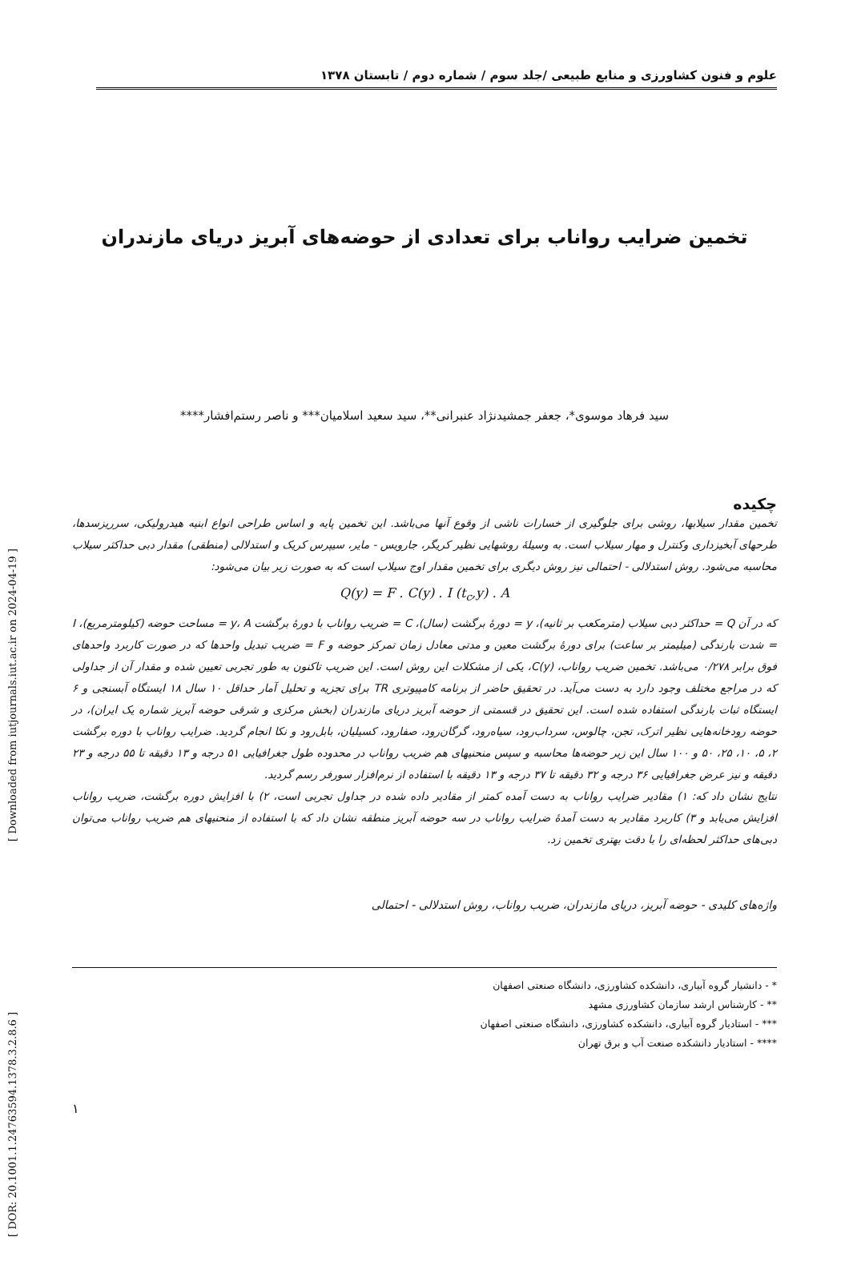[ DOR: 20.1001.1.24763594.1378.3.2.8.6 ] [ Downloaded from iutjournals.iut.ac.ir on 2024-04-19 ]
علوم و فنون کشاورزی و منابع طبیعی /جلد سوم / شماره دوم / تابستان ۱۳۷۸
تخمین ضرایب رواناب برای تعدادی از حوضه‌های آبریز دریای مازندران
سید فرهاد موسوی*، جعفر جمشیدنژاد عنبرانی**، سید سعید اسلامیان*** و ناصر رستم‌افشار****
چکیده
تخمین مقدار سیلابها، روشی برای جلوگیری از خسارات ناشی از وقوع آنها می‌باشد. این تخمین پایه و اساس طراحی انواع ابنیه هیدرولیکی، سرریزسدها، طرحهای آبخیزداری وکنترل و مهار سیلاب است. به وسیلهٔ روشهایی نظیر کریگر، جارویس - مایر، سیپرس کریک و استدلالی (منطقی) مقدار دبی حداکثر سیلاب محاسبه می‌شود. روش استدلالی - احتمالی نیز روش دیگری برای تخمین مقدار اوج سیلاب است که به صورت زیر بیان می‌شود:
Q(y) = F . C(y) . I (t<sub>c</sub>,y) . A
که در آن Q = حداکثر دبی سیلاب (مترمکعب بر ثانیه)، y = دورهٔ برگشت (سال)، C = ضریب رواناب با دورهٔ برگشت y، A = مساحت حوضه (کیلومترمربع)، I = شدت بارندگی (میلیمتر بر ساعت) برای دورهٔ برگشت معین و مدتی معادل زمان تمرکز حوضه و F = ضریب تبدیل واحدها که در صورت کاربرد واحدهای فوق برابر ۰/۲۷۸ می‌باشد. تخمین ضریب رواناب، C(y)، یکی از مشکلات این روش است. این ضریب تاکنون به طور تجربی تعیین شده و مقدار آن از جداولی که در مراجع مختلف وجود دارد به دست می‌آید. در تحقیق حاضر از برنامه کامپیوتری TR برای تجزیه و تحلیل آمار حداقل ۱۰ سال ۱۸ ایستگاه آبسنجی و ۶ ایستگاه ثبات بارندگی استفاده شده است. این تحقیق در قسمتی از حوضه آبریز دریای مازندران (بخش مرکزی و شرقی حوضه آبریز شماره یک ایران)، در حوضه رودخانه‌هایی نظیر اترک، تجن، چالوس، سرداب‌رود، سیاه‌رود، گرگان‌رود، صفارود، کسیلیان، بابل‌رود و نکا انجام گردید. ضرایب رواناب با دوره برگشت ۲، ۵، ۱۰، ۲۵، ۵۰ و ۱۰۰ سال این زیر حوضه‌ها محاسبه و سپس منحنیهای هم ضریب رواناب در محدوده طول جغرافیایی ۵۱ درجه و ۱۳ دقیقه تا ۵۵ درجه و ۲۳ دقیقه و نیز عرض جغرافیایی ۳۶ درجه و ۳۲ دقیقه تا ۳۷ درجه و ۱۳ دقیقه با استفاده از نرم‌افزار سورفر رسم گردید.
نتایج نشان داد که: ۱) مقادیر ضرایب رواناب به دست آمده کمتر از مقادیر داده شده در جداول تجربی است، ۲) با افزایش دوره برگشت، ضریب رواناب افزایش می‌یابد و ۳) کاربرد مقادیر به دست آمدهٔ ضرایب رواناب در سه حوضه آبریز منطقه نشان داد که با استفاده از منحنیهای هم ضریب رواناب می‌توان دبی‌های حداکثر لحظه‌ای را با دقت بهتری تخمین زد.
واژه‌های کلیدی - حوضه آبریز، دریای مازندران، ضریب رواناب، روش استدلالی - احتمالی
* - دانشیار گروه آبیاری، دانشکده کشاورزی، دانشگاه صنعتی اصفهان
** - کارشناس ارشد سازمان کشاورزی مشهد
*** - استادیار گروه آبیاری، دانشکده کشاورزی، دانشگاه صنعتی اصفهان
**** - استادیار دانشکده صنعت آب و برق تهران
۱